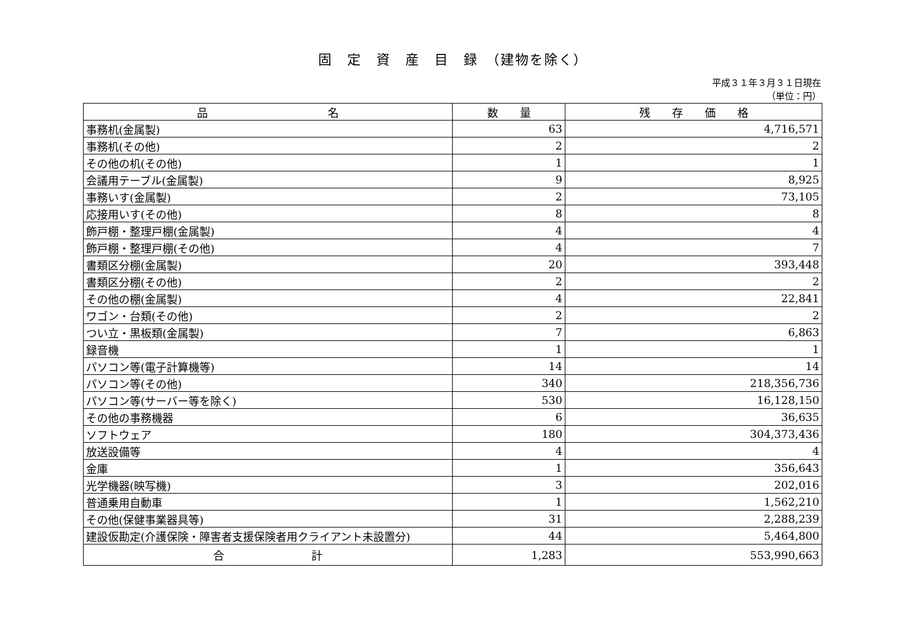固　定　資　産　目　録　（建物を除く）
平成３１年３月３１日現在
（単位：円）
| 品 名 | 数 量 | 残 存 価 格 |
| --- | --- | --- |
| 事務机(金属製) | 63 | 4,716,571 |
| 事務机(その他) | 2 | 2 |
| その他の机(その他) | 1 | 1 |
| 会議用テーブル(金属製) | 9 | 8,925 |
| 事務いす(金属製) | 2 | 73,105 |
| 応接用いす(その他) | 8 | 8 |
| 飾戸棚・整理戸棚(金属製) | 4 | 4 |
| 飾戸棚・整理戸棚(その他) | 4 | 7 |
| 書類区分棚(金属製) | 20 | 393,448 |
| 書類区分棚(その他) | 2 | 2 |
| その他の棚(金属製) | 4 | 22,841 |
| ワゴン・台類(その他) | 2 | 2 |
| つい立・黒板類(金属製) | 7 | 6,863 |
| 録音機 | 1 | 1 |
| パソコン等(電子計算機等) | 14 | 14 |
| パソコン等(その他) | 340 | 218,356,736 |
| パソコン等(サーバー等を除く) | 530 | 16,128,150 |
| その他の事務機器 | 6 | 36,635 |
| ソフトウェア | 180 | 304,373,436 |
| 放送設備等 | 4 | 4 |
| 金庫 | 1 | 356,643 |
| 光学機器(映写機) | 3 | 202,016 |
| 普通乗用自動車 | 1 | 1,562,210 |
| その他(保健事業器具等) | 31 | 2,288,239 |
| 建設仮勘定(介護保険・障害者支援保険者用クライアント未設置分) | 44 | 5,464,800 |
| 合 計 | 1,283 | 553,990,663 |